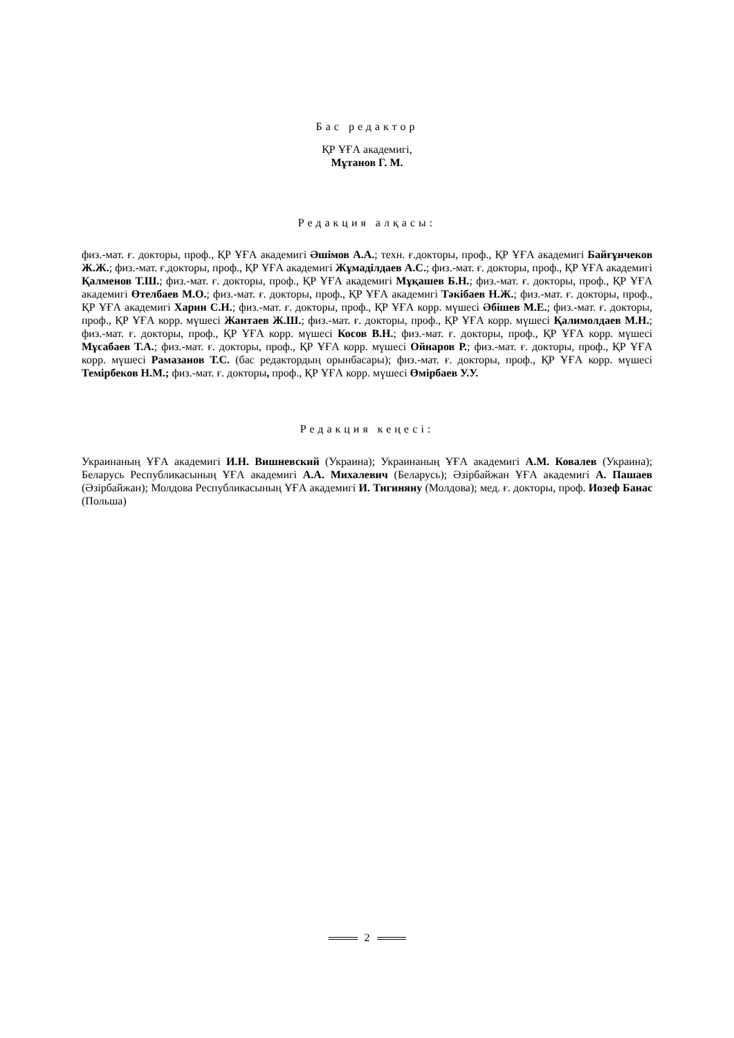Бас редактор
ҚР ҰҒА академигі,
Мұтанов Г. М.
Редакция алқасы:
физ.-мат. ғ. докторы, проф., ҚР ҰҒА академигі Әшімов А.А.; техн. ғ.докторы, проф., ҚР ҰҒА академигі Байғұнчеков Ж.Ж.; физ.-мат. ғ.докторы, проф., ҚР ҰҒА академигі Жұмаділдаев А.С.; физ.-мат. ғ. докторы, проф., ҚР ҰҒА академигі Қалменов Т.Ш.; физ.-мат. ғ. докторы, проф., ҚР ҰҒА академигі Мұқашев Б.Н.; физ.-мат. ғ. докторы, проф., ҚР ҰҒА академигі Өтелбаев М.О.; физ.-мат. ғ. докторы, проф., ҚР ҰҒА академигі Тәкібаев Н.Ж.; физ.-мат. ғ. докторы, проф., ҚР ҰҒА академигі Харин С.Н.; физ.-мат. ғ. докторы, проф., ҚР ҰҒА корр. мүшесі Әбішев М.Е.; физ.-мат. ғ. докторы, проф., ҚР ҰҒА корр. мүшесі Жантаев Ж.Ш.; физ.-мат. ғ. докторы, проф., ҚР ҰҒА корр. мүшесі Қалимолдаев М.Н.; физ.-мат. ғ. докторы, проф., ҚР ҰҒА корр. мүшесі Косов В.Н.; физ.-мат. ғ. докторы, проф., ҚР ҰҒА корр. мүшесі Мұсабаев Т.А.; физ.-мат. ғ. докторы, проф., ҚР ҰҒА корр. мүшесі Ойнаров Р.; физ.-мат. ғ. докторы, проф., ҚР ҰҒА корр. мүшесі Рамазанов Т.С. (бас редактордың орынбасары); физ.-мат. ғ. докторы, проф., ҚР ҰҒА корр. мүшесі Темірбеков Н.М.; физ.-мат. ғ. докторы, проф., ҚР ҰҒА корр. мүшесі Өмірбаев У.У.
Редакция кеңесі:
Украинаның ҰҒА академигі И.Н. Вишневский (Украина); Украинаның ҰҒА академигі А.М. Ковалев (Украина); Беларусь Республикасының ҰҒА академигі А.А. Михалевич (Беларусь); Әзірбайжан ҰҒА академигі А. Пашаев (Әзірбайжан); Молдова Республикасының ҰҒА академигі И. Тигиняну (Молдова); мед. ғ. докторы, проф. Иозеф Банас (Польша)
2